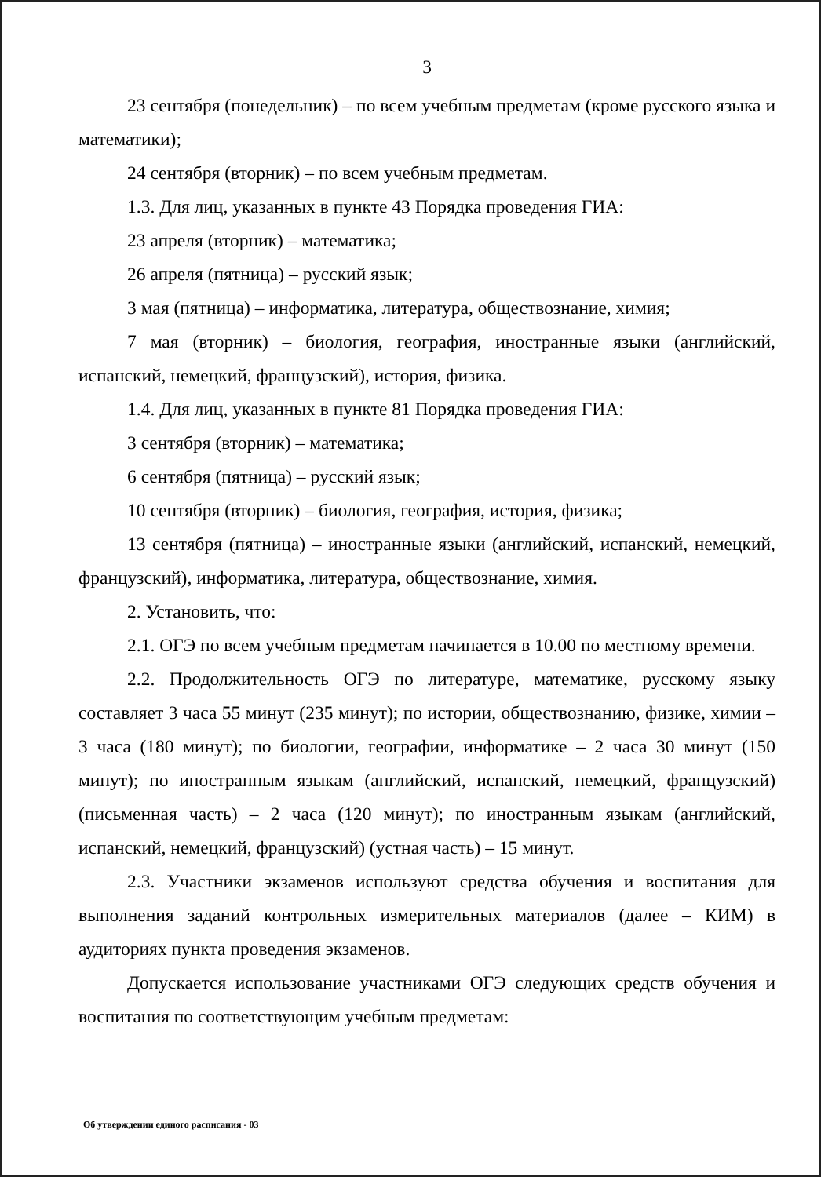3
23 сентября (понедельник) – по всем учебным предметам (кроме русского языка и математики);
24 сентября (вторник) – по всем учебным предметам.
1.3. Для лиц, указанных в пункте 43 Порядка проведения ГИА:
23 апреля (вторник) – математика;
26 апреля (пятница) – русский язык;
3 мая (пятница) – информатика, литература, обществознание, химия;
7 мая (вторник) – биология, география, иностранные языки (английский, испанский, немецкий, французский), история, физика.
1.4. Для лиц, указанных в пункте 81 Порядка проведения ГИА:
3 сентября (вторник) – математика;
6 сентября (пятница) – русский язык;
10 сентября (вторник) – биология, география, история, физика;
13 сентября (пятница) – иностранные языки (английский, испанский, немецкий, французский), информатика, литература, обществознание, химия.
2. Установить, что:
2.1. ОГЭ по всем учебным предметам начинается в 10.00 по местному времени.
2.2. Продолжительность ОГЭ по литературе, математике, русскому языку составляет 3 часа 55 минут (235 минут); по истории, обществознанию, физике, химии – 3 часа (180 минут); по биологии, географии, информатике – 2 часа 30 минут (150 минут); по иностранным языкам (английский, испанский, немецкий, французский) (письменная часть) – 2 часа (120 минут); по иностранным языкам (английский, испанский, немецкий, французский) (устная часть) – 15 минут.
2.3. Участники экзаменов используют средства обучения и воспитания для выполнения заданий контрольных измерительных материалов (далее – КИМ) в аудиториях пункта проведения экзаменов.
Допускается использование участниками ОГЭ следующих средств обучения и воспитания по соответствующим учебным предметам:
Об утверждении единого расписания - 03